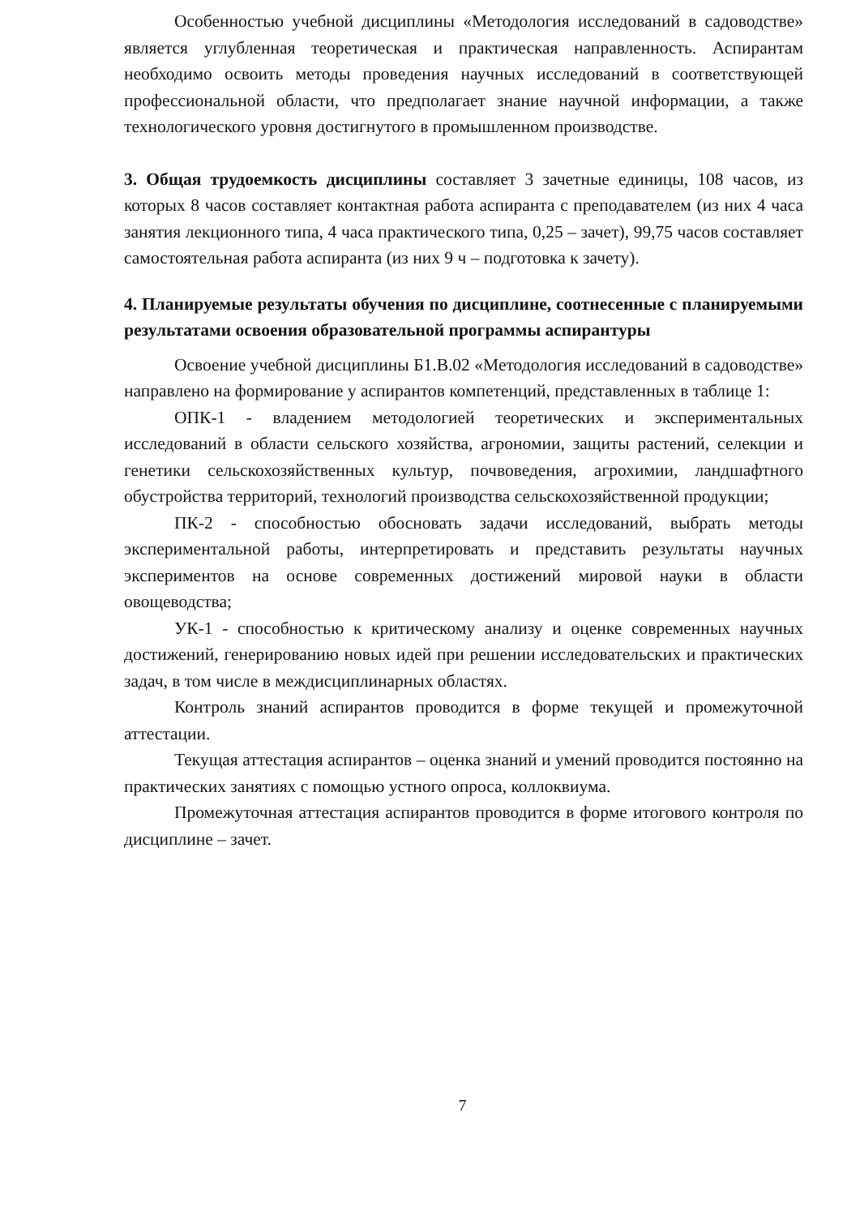Особенностью учебной дисциплины «Методология исследований в садоводстве» является углубленная теоретическая и практическая направленность. Аспирантам необходимо освоить методы проведения научных исследований в соответствующей профессиональной области, что предполагает знание научной информации, а также технологического уровня достигнутого в промышленном производстве.
3. Общая трудоемкость дисциплины составляет 3 зачетные единицы, 108 часов, из которых 8 часов составляет контактная работа аспиранта с преподавателем (из них 4 часа занятия лекционного типа, 4 часа практического типа, 0,25 – зачет), 99,75 часов составляет самостоятельная работа аспиранта (из них 9 ч – подготовка к зачету).
4. Планируемые результаты обучения по дисциплине, соотнесенные с планируемыми результатами освоения образовательной программы аспирантуры
Освоение учебной дисциплины Б1.В.02 «Методология исследований в садоводстве» направлено на формирование у аспирантов компетенций, представленных в таблице 1:
ОПК-1 - владением методологией теоретических и экспериментальных исследований в области сельского хозяйства, агрономии, защиты растений, селекции и генетики сельскохозяйственных культур, почвоведения, агрохимии, ландшафтного обустройства территорий, технологий производства сельскохозяйственной продукции;
ПК-2 - способностью обосновать задачи исследований, выбрать методы экспериментальной работы, интерпретировать и представить результаты научных экспериментов на основе современных достижений мировой науки в области овощеводства;
УК-1 - способностью к критическому анализу и оценке современных научных достижений, генерированию новых идей при решении исследовательских и практических задач, в том числе в междисциплинарных областях.
Контроль знаний аспирантов проводится в форме текущей и промежуточной аттестации.
Текущая аттестация аспирантов – оценка знаний и умений проводится постоянно на практических занятиях с помощью устного опроса, коллоквиума.
Промежуточная аттестация аспирантов проводится в форме итогового контроля по дисциплине – зачет.
7